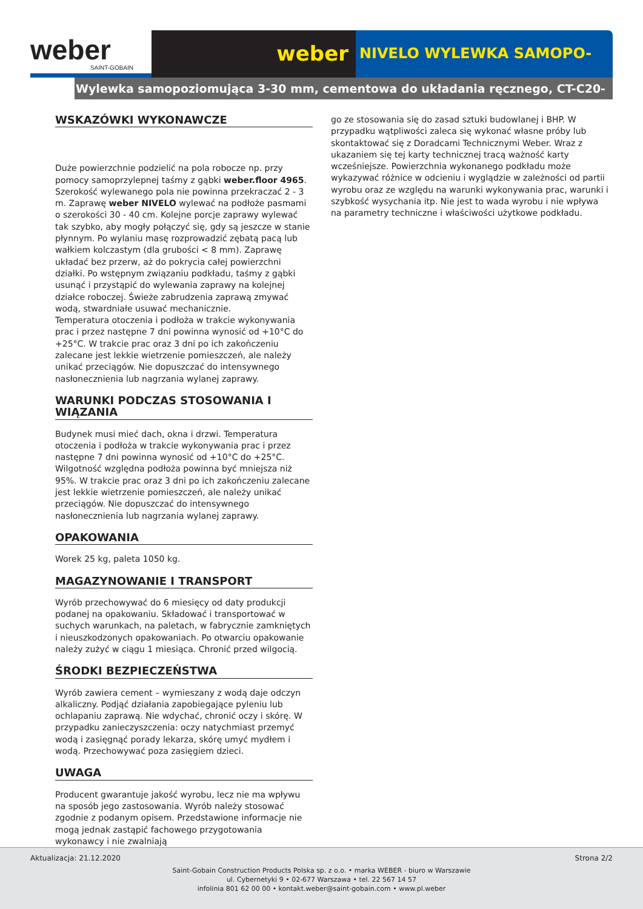weber
SAINT-GOBAIN
weber
NIVELO WYLEWKA SAMOPO-
Wylewka samopoziomująca 3-30 mm, cementowa do układania ręcznego, CT-C20-F5
WSKAZÓWKI WYKONAWCZE
Duże powierzchnie podzielić na pola robocze np. przy pomocy samoprzylepnej taśmy z gąbki weber.floor 4965. Szerokość wylewanego pola nie powinna przekraczać 2 - 3 m. Zaprawę weber NIVELO wylewać na podłoże pasmami o szerokości 30 - 40 cm. Kolejne porcje zaprawy wylewać tak szybko, aby mogły połączyć się, gdy są jeszcze w stanie płynnym. Po wylaniu masę rozprowadzić zębatą pacą lub wałkiem kolczastym (dla grubości < 8 mm). Zaprawę układać bez przerw, aż do pokrycia całej powierzchni działki. Po wstępnym związaniu podkładu, taśmy z gąbki usunąć i przystąpić do wylewania zaprawy na kolejnej działce roboczej. Świeże zabrudzenia zaprawą zmywać wodą, stwardniałe usuwać mechanicznie.
Temperatura otoczenia i podłoża w trakcie wykonywania prac i przez następne 7 dni powinna wynosić od +10°C do +25°C. W trakcie prac oraz 3 dni po ich zakończeniu zalecane jest lekkie wietrzenie pomieszczeń, ale należy unikać przeciągów. Nie dopuszczać do intensywnego nasłonecznienia lub nagrzania wylanej zaprawy.
WARUNKI PODCZAS STOSOWANIA I WIĄZANIA
Budynek musi mieć dach, okna i drzwi. Temperatura otoczenia i podłoża w trakcie wykonywania prac i przez następne 7 dni powinna wynosić od +10°C do +25°C. Wilgotność względna podłoża powinna być mniejsza niż 95%. W trakcie prac oraz 3 dni po ich zakończeniu zalecane jest lekkie wietrzenie pomieszczeń, ale należy unikać przeciągów. Nie dopuszczać do intensywnego nasłonecznienia lub nagrzania wylanej zaprawy.
OPAKOWANIA
Worek 25 kg, paleta 1050 kg.
MAGAZYNOWANIE I TRANSPORT
Wyrób przechowywać do 6 miesięcy od daty produkcji podanej na opakowaniu. Składować i transportować w suchych warunkach, na paletach, w fabrycznie zamkniętych i nieuszkodzonych opakowaniach. Po otwarciu opakowanie należy zużyć w ciągu 1 miesiąca. Chronić przed wilgocią.
ŚRODKI BEZPIECZEŃSTWA
Wyrób zawiera cement – wymieszany z wodą daje odczyn alkaliczny. Podjąć działania zapobiegające pyleniu lub ochlapaniu zaprawą. Nie wdychać, chronić oczy i skórę. W przypadku zanieczyszczenia: oczy natychmiast przemyć wodą i zasięgnąć porady lekarza, skórę umyć mydłem i wodą. Przechowywać poza zasięgiem dzieci.
UWAGA
Producent gwarantuje jakość wyrobu, lecz nie ma wpływu na sposób jego zastosowania. Wyrób należy stosować zgodnie z podanym opisem. Przedstawione informacje nie mogą jednak zastąpić fachowego przygotowania wykonawcy i nie zwalniają
go ze stosowania się do zasad sztuki budowlanej i BHP. W przypadku wątpliwości zaleca się wykonać własne próby lub skontaktować się z Doradcami Technicznymi Weber. Wraz z ukazaniem się tej karty technicznej tracą ważność karty wcześniejsze. Powierzchnia wykonanego podkładu może wykazywać różnice w odcieniu i wyglądzie w zależności od partii wyrobu oraz ze względu na warunki wykonywania prac, warunki i szybkość wysychania itp. Nie jest to wada wyrobu i nie wpływa na parametry techniczne i właściwości użytkowe podkładu.
Aktualizacja: 21.12.2020 Strona 2/2
Saint-Gobain Construction Products Polska sp. z o.o. • marka WEBER - biuro w Warszawie
ul. Cybernetyki 9 • 02-677 Warszawa • tel. 22 567 14 57
infolinia 801 62 00 00 • kontakt.weber@saint-gobain.com • www.pl.weber